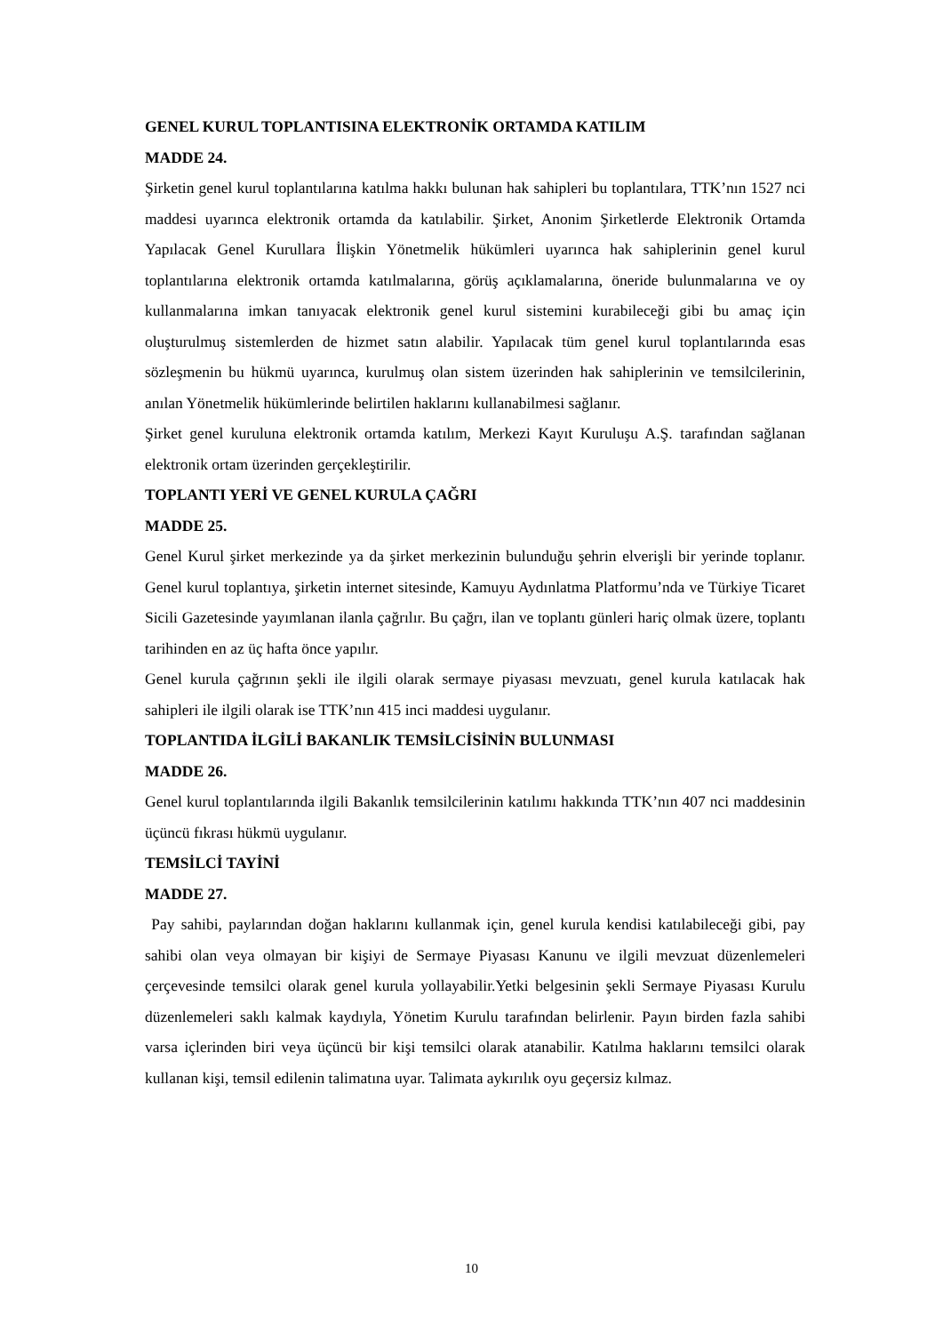GENEL KURUL TOPLANTISINA ELEKTRONİK ORTAMDA KATILIM
MADDE 24.
Şirketin genel kurul toplantılarına katılma hakkı bulunan hak sahipleri bu toplantılara, TTK’nın 1527 nci maddesi uyarınca elektronik ortamda da katılabilir. Şirket, Anonim Şirketlerde Elektronik Ortamda Yapılacak Genel Kurullara İlişkin Yönetmelik hükümleri uyarınca hak sahiplerinin genel kurul toplantılarına elektronik ortamda katılmalarına, görüş açıklamalarına, öneride bulunmalarına ve oy kullanmalarına imkan tanıyacak elektronik genel kurul sistemini kurabileceği gibi bu amaç için oluşturulmuş sistemlerden de hizmet satın alabilir. Yapılacak tüm genel kurul toplantılarında esas sözleşmenin bu hükmü uyarınca, kurulmuş olan sistem üzerinden hak sahiplerinin ve temsilcilerinin, anılan Yönetmelik hükümlerinde belirtilen haklarını kullanabilmesi sağlanır.
Şirket genel kuruluna elektronik ortamda katılım, Merkezi Kayıt Kuruluşu A.Ş. tarafından sağlanan elektronik ortam üzerinden gerçekleştirilir.
TOPLANTI YERİ VE GENEL KURULA ÇAĞRI
MADDE 25.
Genel Kurul şirket merkezinde ya da şirket merkezinin bulunduğu şehrin elverişli bir yerinde toplanır. Genel kurul toplantıya, şirketin internet sitesinde, Kamuyu Aydınlatma Platformu’nda ve Türkiye Ticaret Sicili Gazetesinde yayımlanan ilanla çağrılır. Bu çağrı, ilan ve toplantı günleri hariç olmak üzere, toplantı tarihinden en az üç hafta önce yapılır.
Genel kurula çağrının şekli ile ilgili olarak sermaye piyasası mevzuatı, genel kurula katılacak hak sahipleri ile ilgili olarak ise TTK’nın 415 inci maddesi uygulanır.
TOPLANTIDA İLGİLİ BAKANLIK TEMSİLCİSİNİN BULUNMASI
MADDE 26.
Genel kurul toplantılarında ilgili Bakanlık temsilcilerinin katılımı hakkında TTK’nın 407 nci maddesinin üçüncü fıkrası hükmü uygulanır.
TEMSİLCİ TAYİNİ
MADDE 27.
Pay sahibi, paylarından doğan haklarını kullanmak için, genel kurula kendisi katılabileceği gibi, pay sahibi olan veya olmayan bir kişiyi de Sermaye Piyasası Kanunu ve ilgili mevzuat düzenlemeleri çerçevesinde temsilci olarak genel kurula yollayabilir.Yetki belgesinin şekli Sermaye Piyasası Kurulu düzenlemeleri saklı kalmak kaydıyla, Yönetim Kurulu tarafından belirlenir. Payın birden fazla sahibi varsa içlerinden biri veya üçüncü bir kişi temsilci olarak atanabilir. Katılma haklarını temsilci olarak kullanan kişi, temsil edilenin talimatına uyar. Talimata aykırılık oyu geçersiz kılmaz.
10